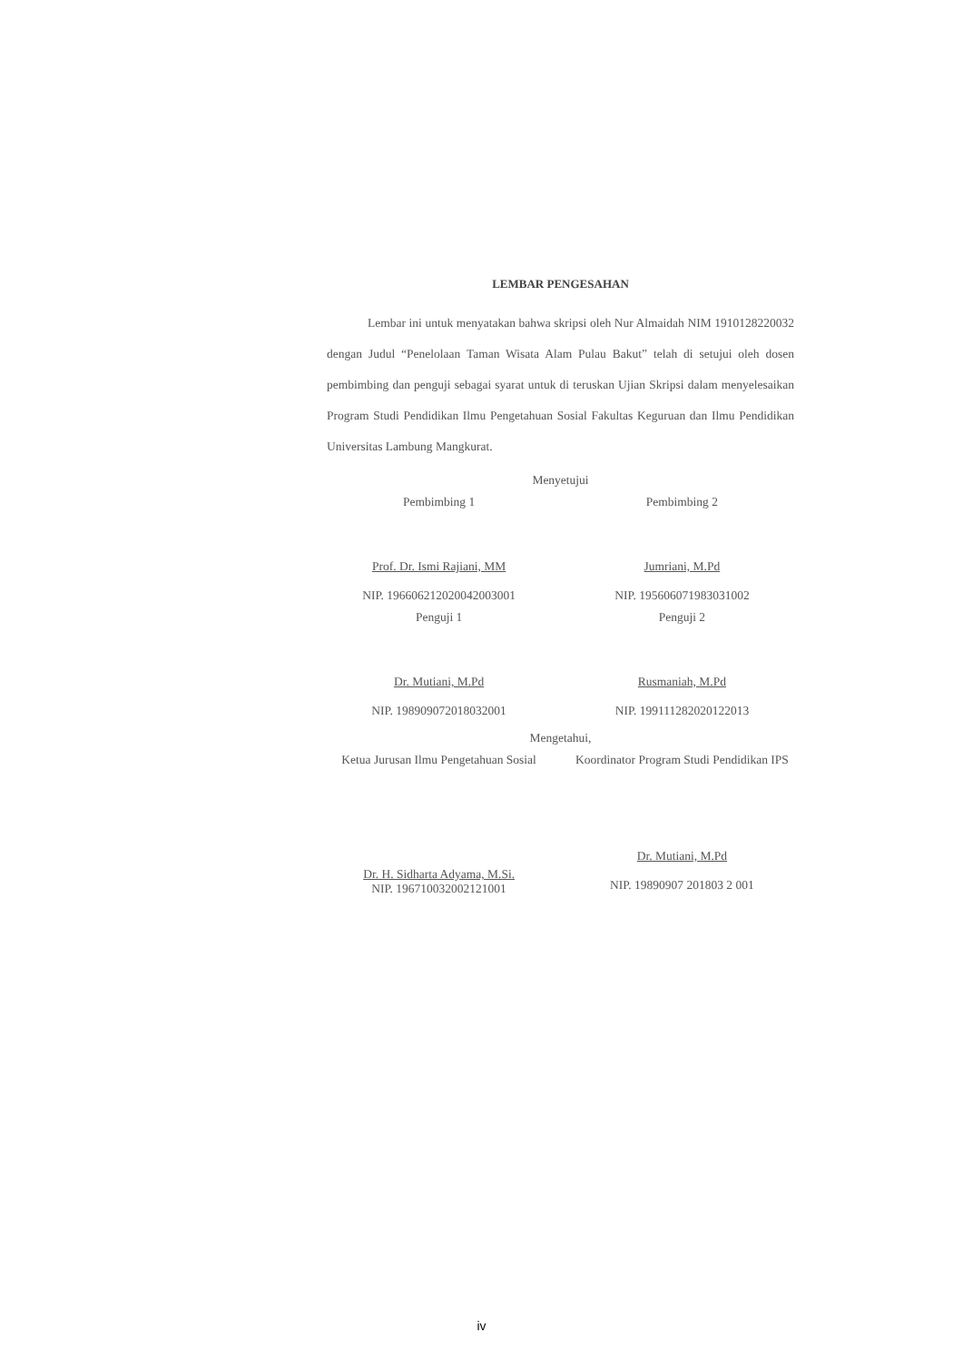LEMBAR PENGESAHAN
Lembar ini untuk menyatakan bahwa skripsi oleh Nur Almaidah NIM 1910128220032 dengan Judul “Penelolaan Taman Wisata Alam Pulau Bakut” telah di setujui oleh dosen pembimbing dan penguji sebagai syarat untuk di teruskan Ujian Skripsi dalam menyelesaikan Program Studi Pendidikan Ilmu Pengetahuan Sosial Fakultas Keguruan dan Ilmu Pendidikan Universitas Lambung Mangkurat.
Menyetujui
Pembimbing 1
Prof. Dr. Ismi Rajiani, MM
NIP. 196606212020042003001
Pembimbing 2
Jumriani, M.Pd
NIP. 195606071983031002
Penguji 1
Dr. Mutiani, M.Pd
NIP. 198909072018032001
Penguji 2
Rusmaniah, M.Pd
NIP. 199111282020122013
Mengetahui,
Ketua Jurusan Ilmu Pengetahuan Sosial
Dr. H. Sidharta Adyama, M.Si.
NIP. 196710032002121001
Koordinator Program Studi Pendidikan IPS
Dr. Mutiani, M.Pd
NIP. 19890907 201803 2 001
iv